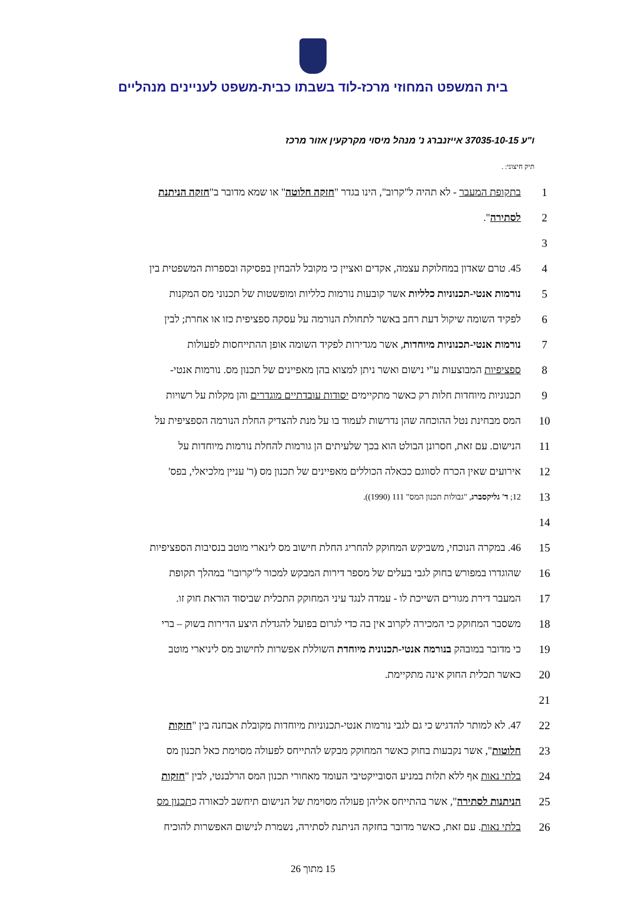בית המשפט המחוזי מרכז-לוד בשבתו כבית-משפט לעניינים מנהליים
ו"ע 37035-10-15 אייזנברג נ' מנהל מיסוי מקרקעין אזור מרכז
תיק חיצוני: .
בתקופת המעבר - לא תהיה ל"קרוב", הינו בגדר "חזקה חלוטה" או שמא מדובר ב"חזקה הניתנת 1
לסתירה". 2
3
45. טרם שאדון במחלוקת עצמה, אקדים ואציין כי מקובל להבחין בפסיקה ובספרות המשפטית בין 4
נורמות אנטי-תכנוניות כלליות אשר קובעות נורמות כלליות ומופשטות של תכנוני מס המקנות 5
לפקיד השומה שיקול דעת רחב באשר לתחולת הנורמה על עסקה ספציפית כזו או אחרת; לבין 6
נורמות אנטי-תכנוניות מיוחדות, אשר מגדירות לפקיד השומה אופן ההתייחסות לפעולות 7
ספציפיות המבוצעות ע"י נישום ואשר ניתן למצוא בהן מאפיינים של תכנון מס. נורמות אנטי- 8
תכנוניות מיוחדות חלות רק כאשר מתקיימים יסודות עובדתיים מוגדרים והן מקלות על רשויות 9
המס מבחינת נטל ההוכחה שהן נדרשות לעמוד בו על מנת להצדיק החלת הנורמה הספציפית על 10
הנישום. עם זאת, חסרונן הבולט הוא בכך שלעיתים הן גורמות להחלת נורמות מיוחדות על 11
אירועים שאין הכרח לסווגם ככאלה הכוללים מאפיינים של תכנון מס (ר' עניין מלכיאלי, בפס' 12
12; ד' גליקסברג, "גבולות תכנון המס" 111 (1990)).
13
14
46. במקרה הנוכחי, משביקש המחוקק להחריג החלת חישוב מס לינארי מוטב בנסיבות הספציפיות 15
שהוגדרו במפורש בחוק לגבי בעלים של מספר דירות המבקש למכור ל"קרובו" במהלך תקופת 16
המעבר דירת מגורים השייכת לו - עמדה לנגד עיני המחוקק התכלית שביסוד הוראת חוק זו. 17
משסבר המחוקק כי המכירה לקרוב אין בה כדי לגרום בפועל להגדלת היצע הדירות בשוק – ברי 18
כי מדובר במובהק בנורמה אנטי-תכנונית מיוחדת השוללת אפשרות לחישוב מס ליניארי מוטב 19
כאשר תכלית החוק אינה מתקיימת. 20
21
47. לא למותר להדגיש כי גם לגבי נורמות אנטי-תכנוניות מיוחדות מקובלת אבחנה בין "חזקות 22
חלוטות", אשר נקבעות בחוק כאשר המחוקק מבקש להתייחס לפעולה מסוימת כאל תכנון מס 23
בלתי נאות אף ללא תלות במניע הסובייקטיבי העומד מאחורי תכנון המס הרלבנטי, לבין "חזקות 24
הניתנות לסתירה", אשר בהתייחס אליהן פעולה מסוימת של הנישום תיחשב לכאורה כתכנון מס 25
בלתי נאות. עם זאת, כאשר מדובר בחזקה הניתנת לסתירה, נשמרת לנישום האפשרות להוכיח 26
15 מתוך 26